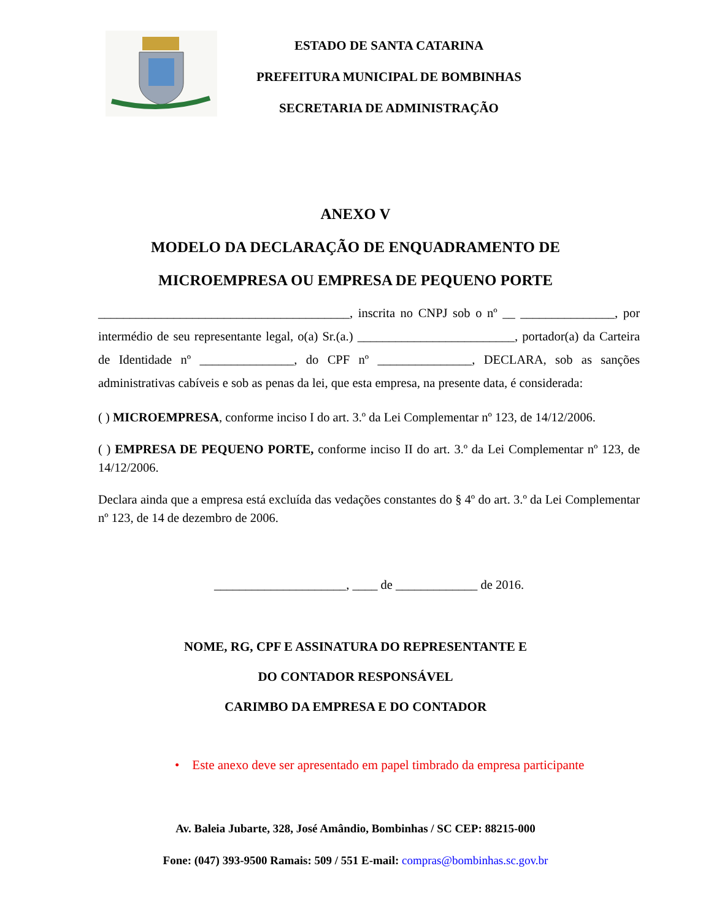ESTADO DE SANTA CATARINA
PREFEITURA MUNICIPAL DE BOMBINHAS
SECRETARIA DE ADMINISTRAÇÃO
ANEXO V
MODELO DA DECLARAÇÃO DE ENQUADRAMENTO DE
MICROEMPRESA OU EMPRESA DE PEQUENO PORTE
________________________________________, inscrita no CNPJ sob o nº __ _______________, por intermédio de seu representante legal, o(a) Sr.(a.) _________________________, portador(a) da Carteira de Identidade nº _______________, do CPF nº _______________, DECLARA, sob as sanções administrativas cabíveis e sob as penas da lei, que esta empresa, na presente data, é considerada:
( ) MICROEMPRESA, conforme inciso I do art. 3.º da Lei Complementar nº 123, de 14/12/2006.
( ) EMPRESA DE PEQUENO PORTE, conforme inciso II do art. 3.º da Lei Complementar nº 123, de 14/12/2006.
Declara ainda que a empresa está excluída das vedações constantes do § 4º do art. 3.º da Lei Complementar nº 123, de 14 de dezembro de 2006.
_____________________, ____ de _____________ de 2016.
NOME, RG, CPF E ASSINATURA DO REPRESENTANTE E
DO CONTADOR RESPONSÁVEL
CARIMBO DA EMPRESA E DO CONTADOR
• Este anexo deve ser apresentado em papel timbrado da empresa participante
Av. Baleia Jubarte, 328, José Amândio, Bombinhas / SC CEP: 88215-000
Fone: (047) 393-9500 Ramais: 509 / 551 E-mail: compras@bombinhas.sc.gov.br